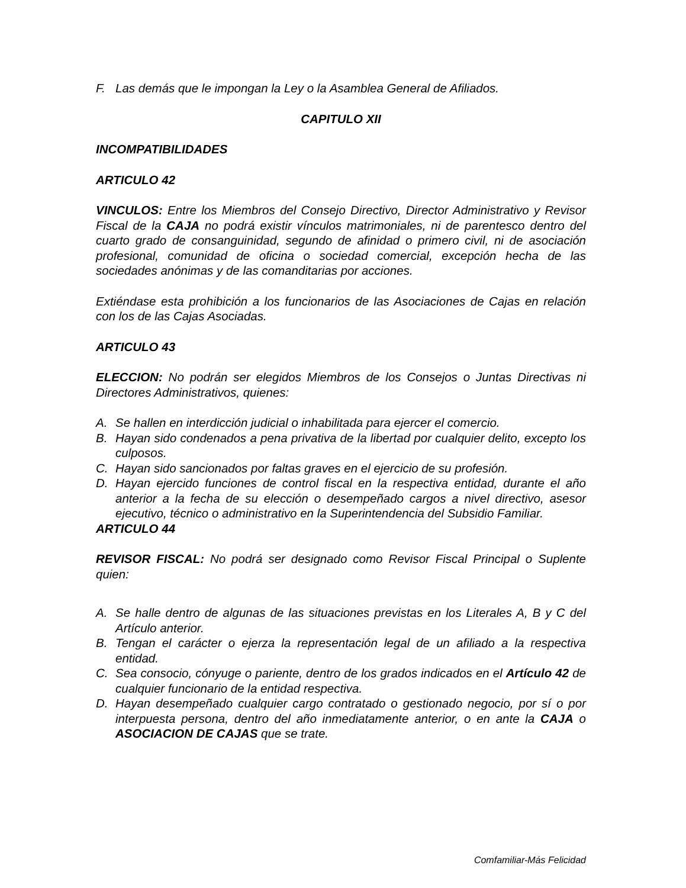F. Las demás que le impongan la Ley o la Asamblea General de Afiliados.
CAPITULO XII
INCOMPATIBILIDADES
ARTICULO 42
VINCULOS: Entre los Miembros del Consejo Directivo, Director Administrativo y Revisor Fiscal de la CAJA no podrá existir vínculos matrimoniales, ni de parentesco dentro del cuarto grado de consanguinidad, segundo de afinidad o primero civil, ni de asociación profesional, comunidad de oficina o sociedad comercial, excepción hecha de las sociedades anónimas y de las comanditarias por acciones.
Extiéndase esta prohibición a los funcionarios de las Asociaciones de Cajas en relación con los de las Cajas Asociadas.
ARTICULO 43
ELECCION: No podrán ser elegidos Miembros de los Consejos o Juntas Directivas ni Directores Administrativos, quienes:
A. Se hallen en interdicción judicial o inhabilitada para ejercer el comercio.
B. Hayan sido condenados a pena privativa de la libertad por cualquier delito, excepto los culposos.
C. Hayan sido sancionados por faltas graves en el ejercicio de su profesión.
D. Hayan ejercido funciones de control fiscal en la respectiva entidad, durante el año anterior a la fecha de su elección o desempeñado cargos a nivel directivo, asesor ejecutivo, técnico o administrativo en la Superintendencia del Subsidio Familiar.
ARTICULO 44
REVISOR FISCAL: No podrá ser designado como Revisor Fiscal Principal o Suplente quien:
A. Se halle dentro de algunas de las situaciones previstas en los Literales A, B y C del Artículo anterior.
B. Tengan el carácter o ejerza la representación legal de un afiliado a la respectiva entidad.
C. Sea consocio, cónyuge o pariente, dentro de los grados indicados en el Artículo 42 de cualquier funcionario de la entidad respectiva.
D. Hayan desempeñado cualquier cargo contratado o gestionado negocio, por sí o por interpuesta persona, dentro del año inmediatamente anterior, o en ante la CAJA o ASOCIACION DE CAJAS que se trate.
Comfamiliar-Más Felicidad